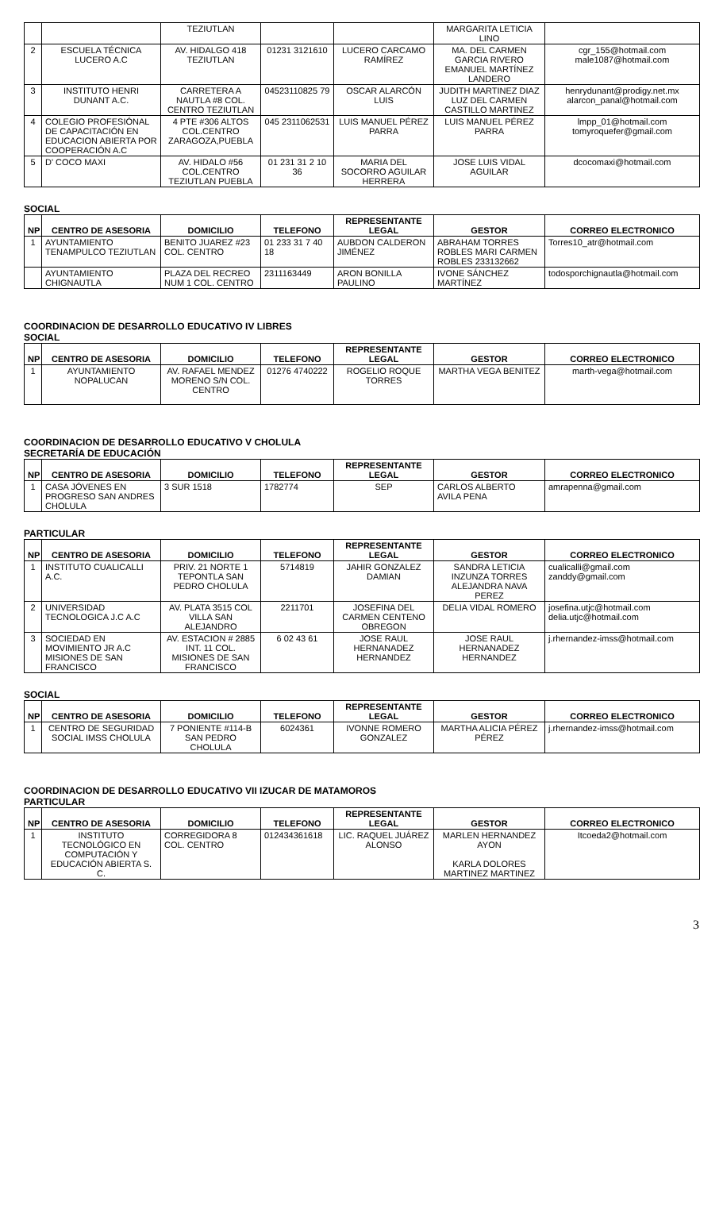| | | TEZIUTLAN | | | MARGARITA LETICIA LINO | |
| 2 | ESCUELA TÉCNICA LUCERO A.C | AV. HIDALGO 418 TEZIUTLAN | 01231 3121610 | LUCERO CARCAMO RAMÍREZ | MA. DEL CARMEN GARCIA RIVERO EMANUEL MARTÍNEZ LANDERO | cgr_155@hotmail.com male1087@hotmail.com |
| 3 | INSTITUTO HENRI DUNANT A.C. | CARRETERA A NAUTLA #8 COL. CENTRO TEZIUTLAN | 04523110825 79 | OSCAR ALARCÓN LUIS | JUDITH MARTINEZ DIAZ LUZ DEL CARMEN CASTILLO MARTINEZ | henrydunant@prodigy.net.mx alarcon_panal@hotmail.com |
| 4 | COLEGIO PROFESIÓNAL DE CAPACITACIÓN EN EDUCACION ABIERTA POR COOPERACIÓN A.C | 4 PTE #306 ALTOS COL.CENTRO ZARAGOZA,PUEBLA | 045 2311062531 | LUIS MANUEL PÉREZ PARRA | LUIS MANUEL PÉREZ PARRA | lmpp_01@hotmail.com tomyroquefer@gmail.com |
| 5 | D' COCO MAXI | AV. HIDALO #56 COL.CENTRO TEZIUTLAN PUEBLA | 01 231 31 2 10 36 | MARIA DEL SOCORRO AGUILAR HERRERA | JOSE LUIS VIDAL AGUILAR | dcocomaxi@hotmail.com |
SOCIAL
| NP | CENTRO DE ASESORIA | DOMICILIO | TELEFONO | REPRESENTANTE LEGAL | GESTOR | CORREO ELECTRONICO |
| --- | --- | --- | --- | --- | --- | --- |
| 1 | AYUNTAMIENTO TENAMPULCO TEZIUTLAN | BENITO JUAREZ #23 COL. CENTRO | 01 233 31 7 40 18 | AUBDON CALDERON JIMÉNEZ | ABRAHAM TORRES ROBLES MARI CARMEN ROBLES 233132662 | Torres10_atr@hotmail.com |
| | AYUNTAMIENTO CHIGNAUTLA | PLAZA DEL RECREO NUM 1 COL. CENTRO | 2311163449 | ARON BONILLA PAULINO | IVONE SÁNCHEZ MARTÍNEZ | todosporchignautla@hotmail.com |
COORDINACION DE DESARROLLO EDUCATIVO IV LIBRES
SOCIAL
| NP | CENTRO DE ASESORIA | DOMICILIO | TELEFONO | REPRESENTANTE LEGAL | GESTOR | CORREO ELECTRONICO |
| --- | --- | --- | --- | --- | --- | --- |
| 1 | AYUNTAMIENTO NOPALUCAN | AV. RAFAEL MENDEZ MORENO S/N COL. CENTRO | 01276 4740222 | ROGELIO ROQUE TORRES | MARTHA VEGA BENITEZ | marth-vega@hotmail.com |
COORDINACION DE DESARROLLO EDUCATIVO V CHOLULA
SECRETARÍA DE EDUCACIÓN
| NP | CENTRO DE ASESORIA | DOMICILIO | TELEFONO | REPRESENTANTE LEGAL | GESTOR | CORREO ELECTRONICO |
| --- | --- | --- | --- | --- | --- | --- |
| 1 | CASA JÓVENES EN PROGRESO SAN ANDRES CHOLULA | 3 SUR 1518 | 1782774 | SEP | CARLOS ALBERTO AVILA PENA | amrapenna@gmail.com |
PARTICULAR
| NP | CENTRO DE ASESORIA | DOMICILIO | TELEFONO | REPRESENTANTE LEGAL | GESTOR | CORREO ELECTRONICO |
| --- | --- | --- | --- | --- | --- | --- |
| 1 | INSTITUTO CUALICALLI A.C. | PRIV. 21 NORTE 1 TEPONTLA SAN PEDRO CHOLULA | 5714819 | JAHIR GONZALEZ DAMIAN | SANDRA LETICIA INZUNZA TORRES ALEJANDRA NAVA PEREZ | cualicalli@gmail.com zanddy@gmail.com |
| 2 | UNIVERSIDAD TECNOLOGICA J.C A.C | AV. PLATA 3515 COL VILLA SAN ALEJANDRO | 2211701 | JOSEFINA DEL CARMEN CENTENO OBREGON | DELIA VIDAL ROMERO | josefina.utjc@hotmail.com delia.utjc@hotmail.com |
| 3 | SOCIEDAD EN MOVIMIENTO JR A.C MISIONES DE SAN FRANCISCO | AV. ESTACION # 2885 INT. 11 COL. MISIONES DE SAN FRANCISCO | 6 02 43 61 | JOSE RAUL HERNANADEZ HERNANDEZ | JOSE RAUL HERNANADEZ HERNANDEZ | j.rhernandez-imss@hotmail.com |
SOCIAL
| NP | CENTRO DE ASESORIA | DOMICILIO | TELEFONO | REPRESENTANTE LEGAL | GESTOR | CORREO ELECTRONICO |
| --- | --- | --- | --- | --- | --- | --- |
| 1 | CENTRO DE SEGURIDAD SOCIAL IMSS CHOLULA | 7 PONIENTE #114-B SAN PEDRO CHOLULA | 6024361 | IVONNE ROMERO GONZALEZ | MARTHA ALICIA PÉREZ PÉREZ | j.rhernandez-imss@hotmail.com |
COORDINACION DE DESARROLLO EDUCATIVO VII IZUCAR DE MATAMOROS
PARTICULAR
| NP | CENTRO DE ASESORIA | DOMICILIO | TELEFONO | REPRESENTANTE LEGAL | GESTOR | CORREO ELECTRONICO |
| --- | --- | --- | --- | --- | --- | --- |
| 1 | INSTITUTO TECNOLÓGICO EN COMPUTACIÓN Y EDUCACIÓN ABIERTA S. C. | CORREGIDORA 8 COL. CENTRO | 012434361618 | LIC. RAQUEL JUÁREZ ALONSO | MARLEN HERNANDEZ AYON KARLA DOLORES MARTINEZ MARTINEZ | Itcoeda2@hotmail.com |
3